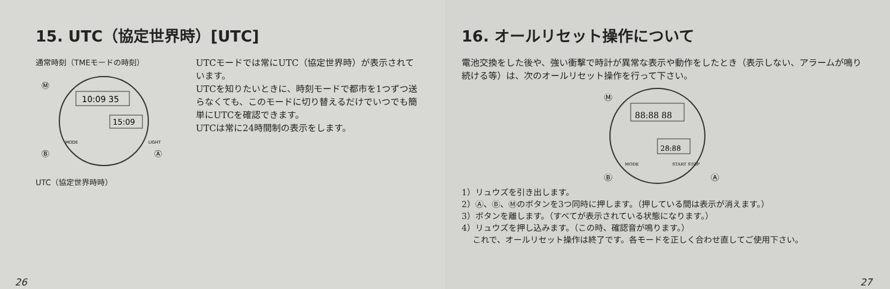15. UTC（協定世界時）[UTC]
通常時刻（TMEモードの時刻）
10:09 35
15:09
Ⓜ
Ⓑ
Ⓐ
LIGHT
MODE
UTC（協定世界時時）
UTCモードでは常にUTC（協定世界時）が表示されています。
UTCを知りたいときに、時刻モードで都市を1つずつ送らなくても、このモードに切り替えるだけでいつでも簡単にUTCを確認できます。
UTCは常に24時間制の表示をします。
26
16. オールリセット操作について
電池交換をした後や、強い衝撃で時計が異常な表示や動作をしたとき（表示しない、アラームが鳴り続ける等）は、次のオールリセット操作を行って下さい。
88:88 88
28:88
Ⓜ
Ⓑ
Ⓐ
START STOP
MODE
1）リュウズを引き出します。
2）Ⓐ、Ⓑ、Ⓜのボタンを3つ同時に押します。（押している間は表示が消えます。）
3）ボタンを離します。（すべてが表示されている状態になります。）
4）リュウズを押し込みます。（この時、確認音が鳴ります。）
　 これで、オールリセット操作は終了です。各モードを正しく合わせ直してご使用下さい。
27